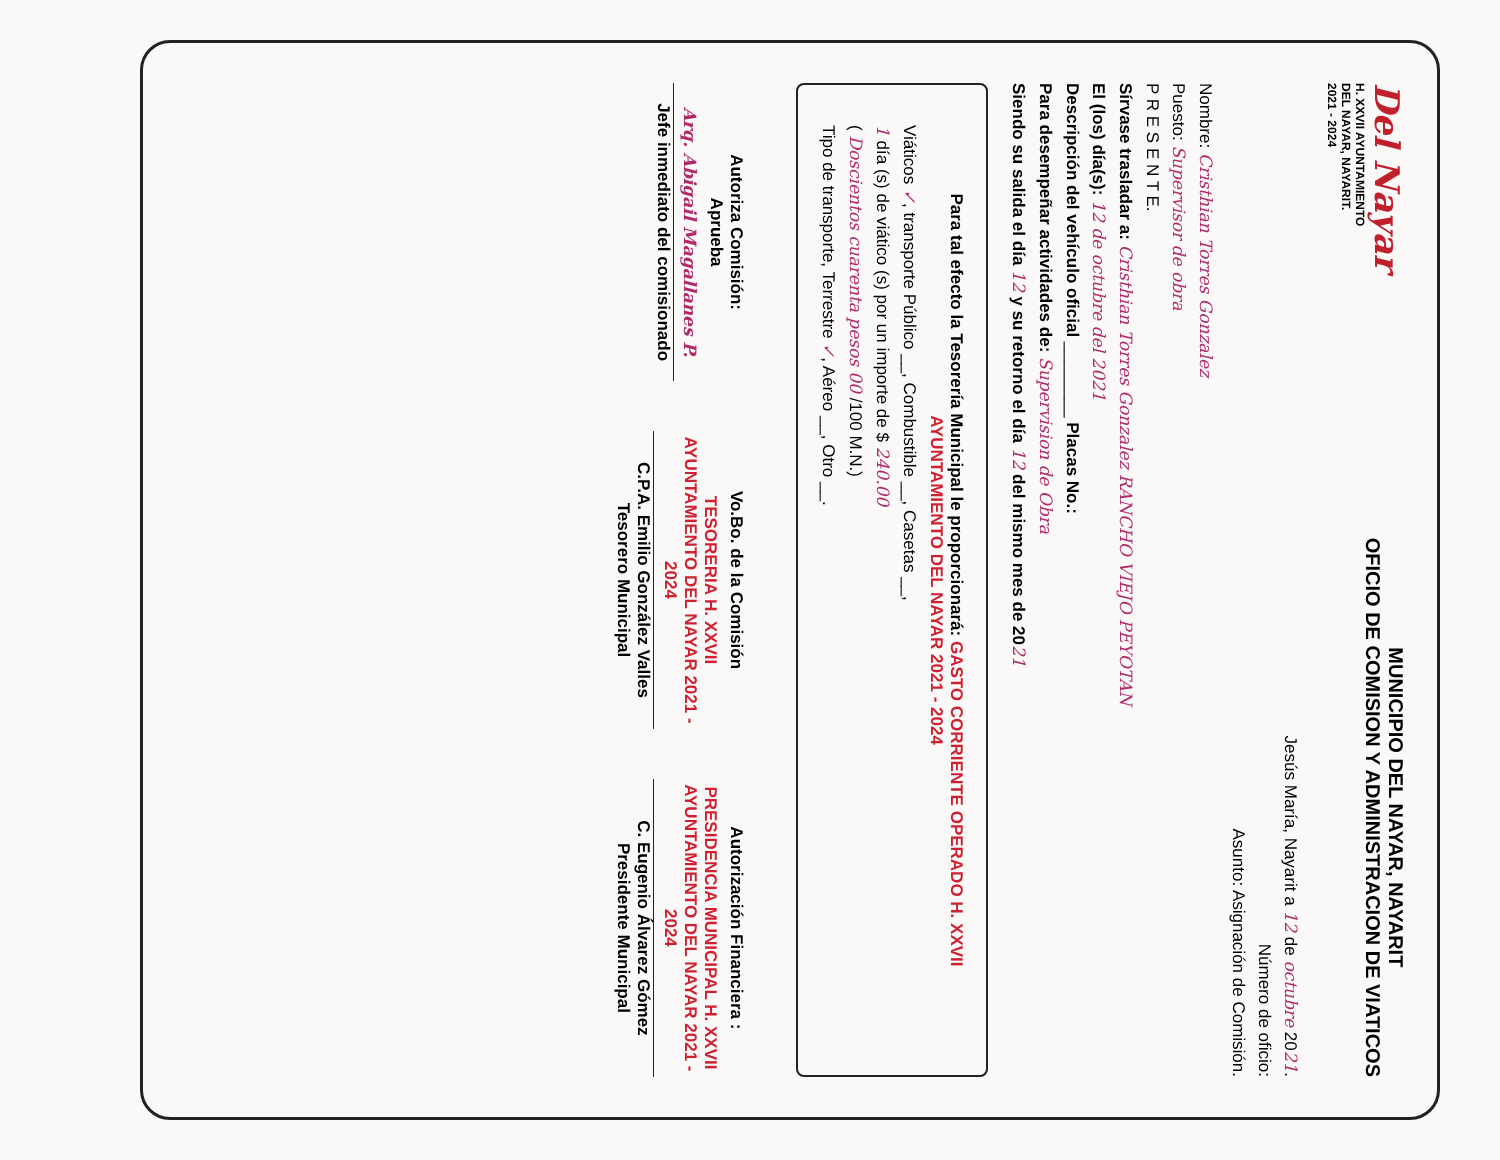Del Nayar
H. XXVII AYUNTAMIENTO
DEL NAYAR, NAYARIT.
2021 - 2024
MUNICIPIO DEL NAYAR, NAYARIT
OFICIO DE COMISION Y ADMINISTRACION DE VIATICOS
Jesús María, Nayarit a 12 de octubre 2021.
Número de oficio:
Asunto: Asignación de Comisión.
Nombre: Cristhian Torres Gonzalez
Puesto: Supervisor de obra
P R E S E N T E.
Sírvase trasladar a: Cristhian Torres Gonzalez RANCHO VIEJO PEYOTAN
El (los) día(s): 12 de octubre del 2021
Descripción del vehículo oficial ________ Placas No.:
Para desempeñar actividades de: Supervision de Obra
Siendo su salida el día 12 y su retorno el día 12 del mismo mes de 2021
Para tal efecto la Tesorería Municipal le proporcionará: GASTO CORRIENTE OPERADO H. XXVII AYUNTAMIENTO DEL NAYAR 2021 - 2024
Viáticos ✓, transporte Público __, Combustible __, Casetas __,
1 día (s) de viático (s) por un importe de $ 240.00
( Doscientos cuarenta pesos 00 /100 M.N.)
Tipo de transporte, Terrestre ✓, Aéreo __, Otro __.
Autoriza Comisión:
Aprueba
Arq. Abigail Magallanes P.
Jefe inmediato del comisionado
Vo.Bo. de la Comisión
TESORERIA H. XXVII AYUNTAMIENTO DEL NAYAR 2021 - 2024
C.P.A. Emilio González Valles
Tesorero Municipal
Autorización Financiera :
PRESIDENCIA MUNICIPAL H. XXVII AYUNTAMIENTO DEL NAYAR 2021 - 2024
C. Eugenio Álvarez Gómez
Presidente Municipal